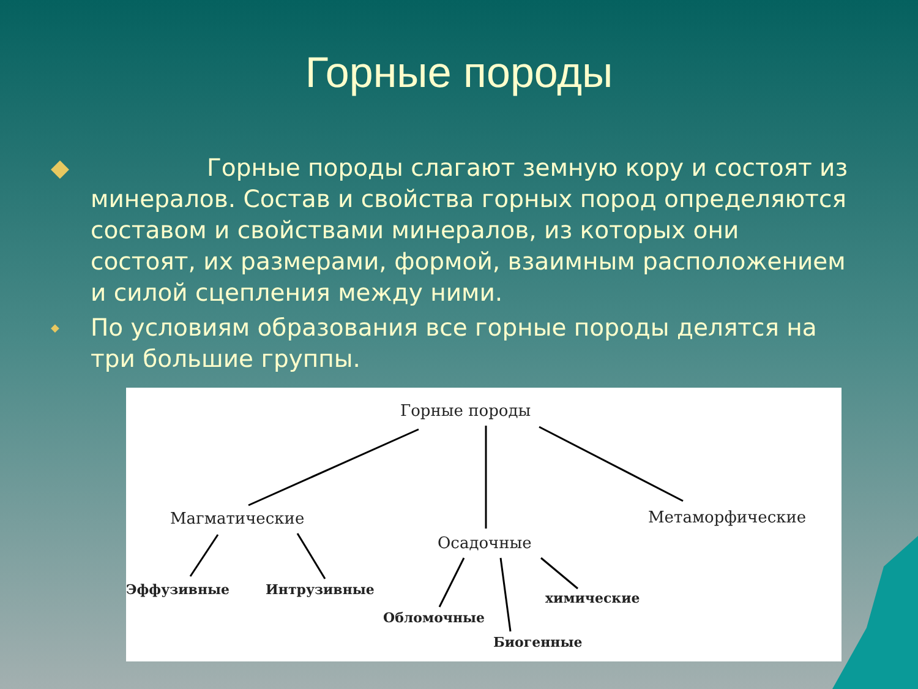Горные породы
◆ Горные породы слагают земную кору и состоят из минералов. Состав и свойства горных пород определяются составом и свойствами минералов, из которых они состоят, их размерами, формой, взаимным расположением и силой сцепления между ними.
◆ По условиям образования все горные породы делятся на три большие группы.
Горные породы
Магматические
Осадочные
Метаморфические
Эффузивные Интрузивные
Обломочные
Биогенные
химические